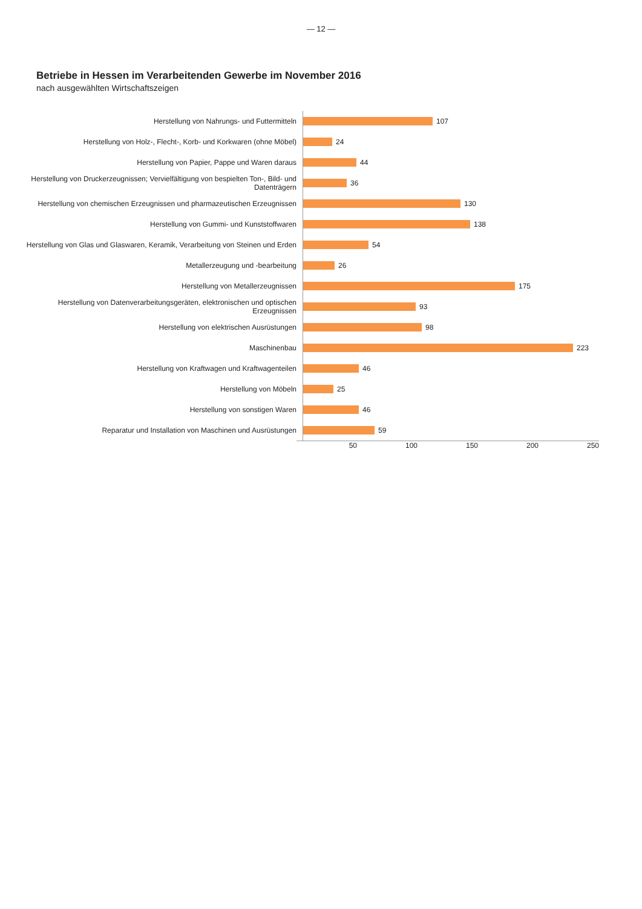— 12 —
Betriebe in Hessen im Verarbeitenden Gewerbe im November 2016
nach ausgewählten Wirtschaftszeigen
Herstellung von Nahrungs- und Futtermitteln
107
Herstellung von Holz-, Flecht-, Korb- und Korkwaren (ohne Möbel)
24
Herstellung von Papier, Pappe und Waren daraus
44
Herstellung von Druckerzeugnissen; Vervielfältigung von bespielten Ton-, Bild- und Datenträgern
36
Herstellung von chemischen Erzeugnissen und pharmazeutischen Erzeugnissen
130
Herstellung von Gummi- und Kunststoffwaren
138
Herstellung von Glas und Glaswaren, Keramik, Verarbeitung von Steinen und Erden
54
Metallerzeugung und -bearbeitung
26
Herstellung von Metallerzeugnissen
175
Herstellung von Datenverarbeitungsgeräten, elektronischen und optischen Erzeugnissen
93
Herstellung von elektrischen Ausrüstungen
98
Maschinenbau
223
Herstellung von Kraftwagen und Kraftwagenteilen
46
Herstellung von Möbeln
25
Herstellung von sonstigen Waren
46
Reparatur und Installation von Maschinen und Ausrüstungen
59
50 100 150 200 250